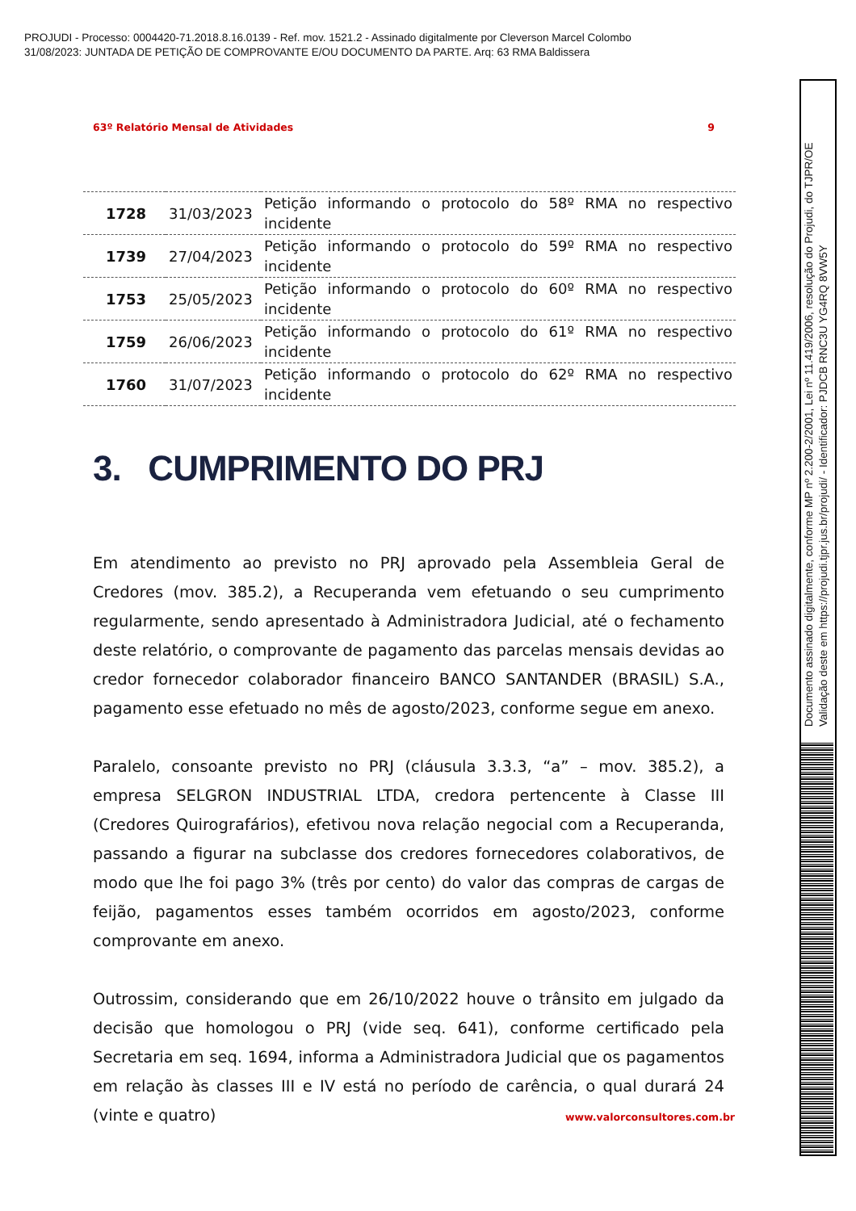PROJUDI - Processo: 0004420-71.2018.8.16.0139 - Ref. mov. 1521.2 - Assinado digitalmente por Cleverson Marcel Colombo
31/08/2023: JUNTADA DE PETIÇÃO DE COMPROVANTE E/OU DOCUMENTO DA PARTE. Arq: 63 RMA Baldissera
63º Relatório Mensal de Atividades 9
| 1728 | 31/03/2023 | Petição informando o protocolo do 58º RMA no respectivo incidente |
| 1739 | 27/04/2023 | Petição informando o protocolo do 59º RMA no respectivo incidente |
| 1753 | 25/05/2023 | Petição informando o protocolo do 60º RMA no respectivo incidente |
| 1759 | 26/06/2023 | Petição informando o protocolo do 61º RMA no respectivo incidente |
| 1760 | 31/07/2023 | Petição informando o protocolo do 62º RMA no respectivo incidente |
3. CUMPRIMENTO DO PRJ
Em atendimento ao previsto no PRJ aprovado pela Assembleia Geral de Credores (mov. 385.2), a Recuperanda vem efetuando o seu cumprimento regularmente, sendo apresentado à Administradora Judicial, até o fechamento deste relatório, o comprovante de pagamento das parcelas mensais devidas ao credor fornecedor colaborador financeiro BANCO SANTANDER (BRASIL) S.A., pagamento esse efetuado no mês de agosto/2023, conforme segue em anexo.
Paralelo, consoante previsto no PRJ (cláusula 3.3.3, “a” – mov. 385.2), a empresa SELGRON INDUSTRIAL LTDA, credora pertencente à Classe III (Credores Quirografários), efetivou nova relação negocial com a Recuperanda, passando a figurar na subclasse dos credores fornecedores colaborativos, de modo que lhe foi pago 3% (três por cento) do valor das compras de cargas de feijão, pagamentos esses também ocorridos em agosto/2023, conforme comprovante em anexo.
Outrossim, considerando que em 26/10/2022 houve o trânsito em julgado da decisão que homologou o PRJ (vide seq. 641), conforme certificado pela Secretaria em seq. 1694, informa a Administradora Judicial que os pagamentos em relação às classes III e IV está no período de carência, o qual durará 24 (vinte e quatro)
www.valorconsultores.com.br
Documento assinado digitalmente, conforme MP nº 2.200-2/2001, Lei nº 11.419/2006, resolução do Projudi, do TJPR/OE
Validação deste em https://projudi.tjpr.jus.br/projudi/ - Identificador: PJDCB RNC3U YG4RQ 8VW5Y